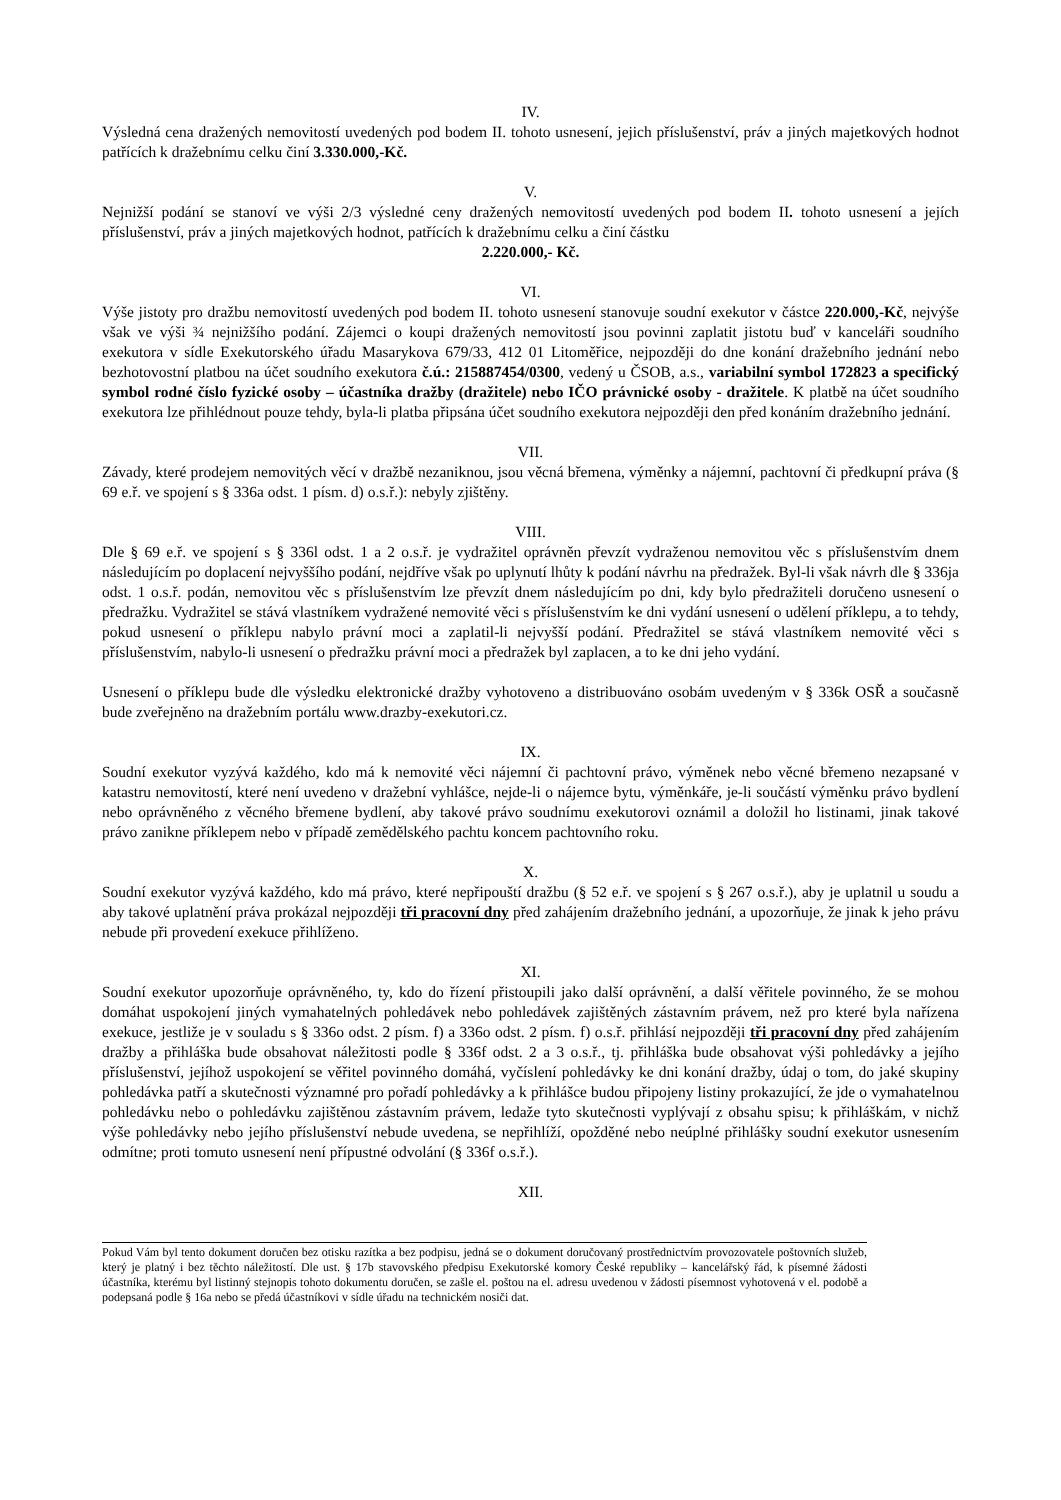IV.
Výsledná cena dražených nemovitostí uvedených pod bodem II. tohoto usnesení, jejich příslušenství, práv a jiných majetkových hodnot patřících k dražebnímu celku činí 3.330.000,-Kč.
V.
Nejnižší podání se stanoví ve výši 2/3 výsledné ceny dražených nemovitostí uvedených pod bodem II. tohoto usnesení a jejích příslušenství, práv a jiných majetkových hodnot, patřících k dražebnímu celku a činí částku
2.220.000,- Kč.
VI.
Výše jistoty pro dražbu nemovitostí uvedených pod bodem II. tohoto usnesení stanovuje soudní exekutor v částce 220.000,-Kč, nejvýše však ve výši ¾ nejnižšího podání. Zájemci o koupi dražených nemovitostí jsou povinni zaplatit jistotu buď v kanceláři soudního exekutora v sídle Exekutorského úřadu Masarykova 679/33, 412 01 Litoměřice, nejpozději do dne konání dražebního jednání nebo bezhotovostní platbou na účet soudního exekutora č.ú.: 215887454/0300, vedený u ČSOB, a.s., variabilní symbol 172823 a specifický symbol rodné číslo fyzické osoby – účastníka dražby (dražitele) nebo IČO právnické osoby - dražitele. K platbě na účet soudního exekutora lze přihlédnout pouze tehdy, byla-li platba připsána účet soudního exekutora nejpozději den před konáním dražebního jednání.
VII.
Závady, které prodejem nemovitých věcí v dražbě nezaniknou, jsou věcná břemena, výměnky a nájemní, pachtovní či předkupní práva (§ 69 e.ř. ve spojení s § 336a odst. 1 písm. d) o.s.ř.): nebyly zjištěny.
VIII.
Dle § 69 e.ř. ve spojení s § 336l odst. 1 a 2 o.s.ř. je vydražitel oprávněn převzít vydraženou nemovitou věc s příslušenstvím dnem následujícím po doplacení nejvyššího podání, nejdříve však po uplynutí lhůty k podání návrhu na předražek. Byl-li však návrh dle § 336ja odst. 1 o.s.ř. podán, nemovitou věc s příslušenstvím lze převzít dnem následujícím po dni, kdy bylo předražiteli doručeno usnesení o předražku. Vydražitel se stává vlastníkem vydražené nemovité věci s příslušenstvím ke dni vydání usnesení o udělení příklepu, a to tehdy, pokud usnesení o příklepu nabylo právní moci a zaplatil-li nejvyšší podání. Předražitel se stává vlastníkem nemovité věci s příslušenstvím, nabylo-li usnesení o předražku právní moci a předražek byl zaplacen, a to ke dni jeho vydání.
Usnesení o příklepu bude dle výsledku elektronické dražby vyhotoveno a distribuováno osobám uvedeným v § 336k OSŘ a současně bude zveřejněno na dražebním portálu www.drazby-exekutori.cz.
IX.
Soudní exekutor vyzývá každého, kdo má k nemovité věci nájemní či pachtovní právo, výměnek nebo věcné břemeno nezapsané v katastru nemovitostí, které není uvedeno v dražební vyhlášce, nejde-li o nájemce bytu, výměnkáře, je-li součástí výměnku právo bydlení nebo oprávněného z věcného břemene bydlení, aby takové právo soudnímu exekutorovi oznámil a doložil ho listinami, jinak takové právo zanikne příklepem nebo v případě zemědělského pachtu koncem pachtovního roku.
X.
Soudní exekutor vyzývá každého, kdo má právo, které nepřipouští dražbu (§ 52 e.ř. ve spojení s § 267 o.s.ř.), aby je uplatnil u soudu a aby takové uplatnění práva prokázal nejpozději tři pracovní dny před zahájením dražebního jednání, a upozorňuje, že jinak k jeho právu nebude při provedení exekuce přihlíženo.
XI.
Soudní exekutor upozorňuje oprávněného, ty, kdo do řízení přistoupili jako další oprávnění, a další věřitele povinného, že se mohou domáhat uspokojení jiných vymahatelných pohledávek nebo pohledávek zajištěných zástavním právem, než pro které byla nařízena exekuce, jestliže je v souladu s § 336o odst. 2 písm. f) a 336o odst. 2 písm. f) o.s.ř. přihlásí nejpozději tři pracovní dny před zahájením dražby a přihláška bude obsahovat náležitosti podle § 336f odst. 2 a 3 o.s.ř., tj. přihláška bude obsahovat výši pohledávky a jejího příslušenství, jejíhož uspokojení se věřitel povinného domáhá, vyčíslení pohledávky ke dni konání dražby, údaj o tom, do jaké skupiny pohledávka patří a skutečnosti významné pro pořadí pohledávky a k přihlášce budou připojeny listiny prokazující, že jde o vymahatelnou pohledávku nebo o pohledávku zajištěnou zástavním právem, ledaže tyto skutečnosti vyplývají z obsahu spisu; k přihláškám, v nichž výše pohledávky nebo jejího příslušenství nebude uvedena, se nepřihlíží, opožděné nebo neúplné přihlášky soudní exekutor usnesením odmítne; proti tomuto usnesení není přípustné odvolání (§ 336f o.s.ř.).
XII.
Pokud Vám byl tento dokument doručen bez otisku razítka a bez podpisu, jedná se o dokument doručovaný prostřednictvím provozovatele poštovních služeb, který je platný i bez těchto náležitostí. Dle ust. § 17b stavovského předpisu Exekutorské komory České republiky – kancelářský řád, k písemné žádosti účastníka, kterému byl listinný stejnopis tohoto dokumentu doručen, se zašle el. poštou na el. adresu uvedenou v žádosti písemnost vyhotovená v el. podobě a podepsaná podle § 16a nebo se předá účastníkovi v sídle úřadu na technickém nosiči dat.